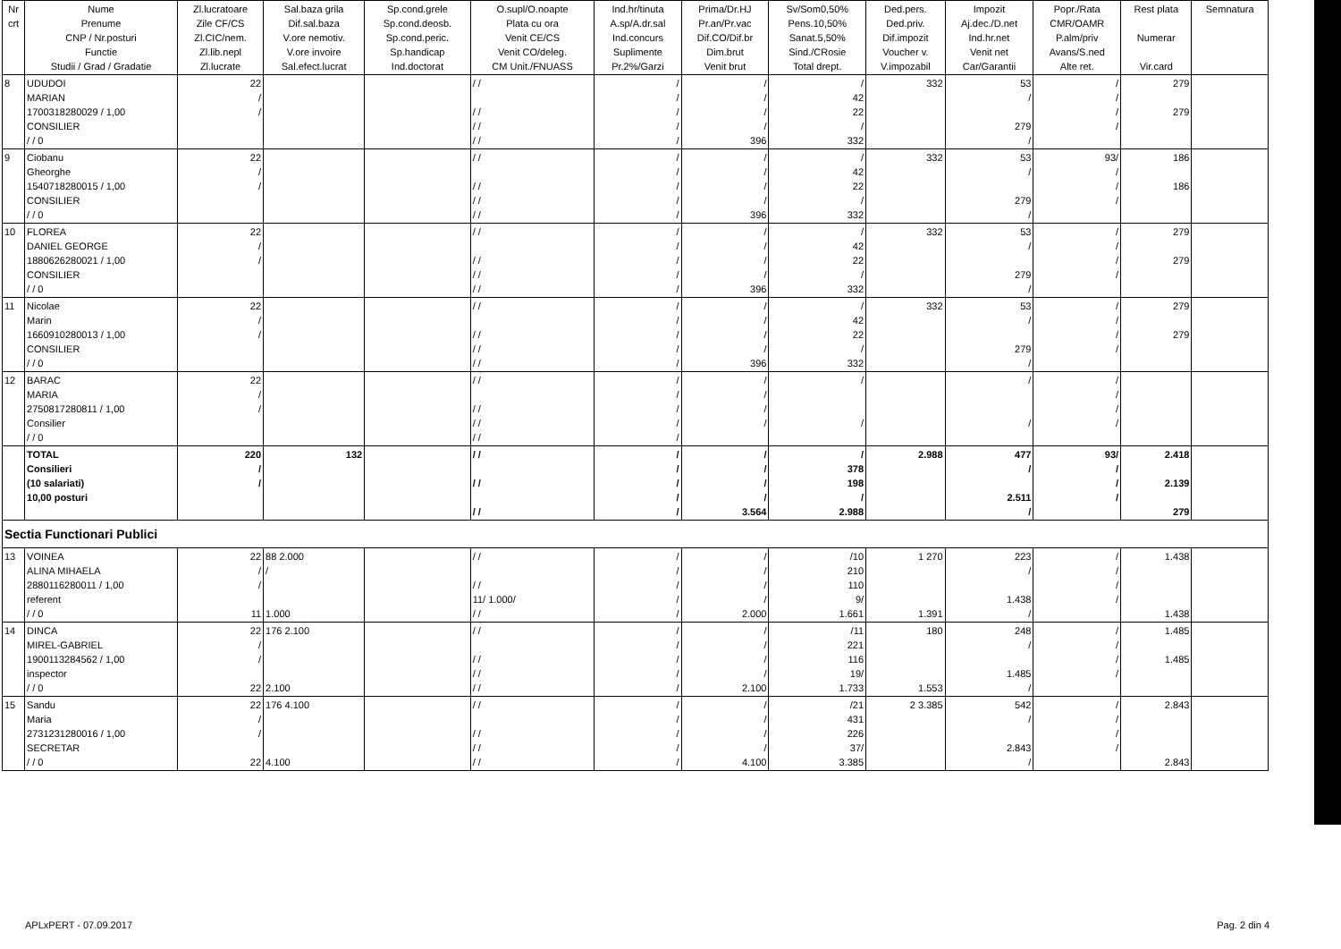| Nr crt | Nume Prenume CNP / Nr.posturi Functie Studii / Grad / Gradatie | Zl.lucratoare Zile CF/CS Zl.CIC/nem. Zl.lib.nepl Zl.lucrate | Sal.baza grila Dif.sal.baza V.ore nemotiv. V.ore invoire Sal.efect.lucrat | Sp.cond.grele Sp.cond.deosb. Sp.cond.peric. Sp.handicap Ind.doctorat | O.supl/O.noapte Plata cu ora Venit CE/CS Venit CO/deleg. CM Unit./FNUASS | Ind.hr/tinuta A.sp/A.dr.sal Ind.concurs Suplimente Pr.2%/Garzi | Prima/Dr.HJ Pr.an/Pr.vac Dif.CO/Dif.br Dim.brut Venit brut | Sv/Som0,50% Pens.10,50% Sanat.5,50% Sind./CRosie Total drept. | Ded.pers. Ded.priv. Dif.impozit Voucher v. V.impozabil | Impozit Aj.dec./D.net Ind.hr.net Venit net Car/Garantii | Popr./Rata CMR/OAMR P.alm/priv Avans/S.ned Alte ret. | Rest plata Numerar Vir.card | Semnatura |
| --- | --- | --- | --- | --- | --- | --- | --- | --- | --- | --- | --- | --- | --- |
| 8 | UDUDOI MARIAN 1700318280029 / 1,00 CONSILIER / / 0 | 22 / / | | | / / / / / / / / | / / / / / | / / / / 396 | / 42 22 / 332 | 332 | 53 / 279 / | / / / / | 279 279 | |
| 9 | Ciobanu Gheorghe 1540718280015 / 1,00 CONSILIER / / 0 | 22 / / | | | / / / / / / / / | / / / / / | / / / / 396 | / 42 22 / 332 | 332 | 53 / 279 / | 93/ / / / | 186 186 | |
| 10 | FLOREA DANIEL GEORGE 1880626280021 / 1,00 CONSILIER / / 0 | 22 / / | | | / / / / / / / / | / / / / / | / / / / 396 | / 42 22 / 332 | 332 | 53 / 279 / | / / / / | 279 279 | |
| 11 | Nicolae Marin 1660910280013 / 1,00 CONSILIER / / 0 | 22 / / | | | / / / / / / / / | / / / / / | / / / / 396 | / 42 22 / 332 | 332 | 53 / 279 / | / / / / | 279 279 | |
| 12 | BARAC MARIA 2750817280811 / 1,00 Consilier / / 0 | 22 / / | | | / / / / / / / / | / / / / / | / / / / | / / | | / / | / / / / | | |
| | TOTAL Consilieri (10 salariati) 10,00 posturi | 220 / / | 132 | | / / / / / / | / / / / / | / / / / 3.564 | / 378 198 / 2.988 | 2.988 | 477 / 2.511 / | 93/ / / / | 2.418 2.139 279 | |
| Sectia Functionari Publici | | | | | | | | | | | | | |
| 13 | VOINEA ALINA MIHAELA 2880116280011 / 1,00 referent / / 0 | 22 / / 11 | 88 2.000 / 1.000 | | / / / / 11/ 1.000/ / / | / / / / / | / / / / 2.000 | /10 210 110 9/ 1.661 | 1 270 1.391 | 223 / 1.438 / | / / / / | 1.438 1.438 | |
| 14 | DINCA MIREL-GABRIEL 1900113284562 / 1,00 inspector / / 0 | 22 / / 22 | 176 2.100 2.100 | | / / / / / / / / | / / / / / | / / / / 2.100 | /11 221 116 19/ 1.733 | 180 1.553 | 248 / 1.485 / | / / / / | 1.485 1.485 | |
| 15 | Sandu Maria 2731231280016 / 1,00 SECRETAR / / 0 | 22 / / 22 | 176 4.100 4.100 | | / / / / / / / / | / / / / / | / / / / 4.100 | /21 431 226 37/ 3.385 | 2 3.385 | 542 / 2.843 / | / / / / | 2.843 2.843 | |
APLxPERT - 07.09.2017 Pag. 2 din 4